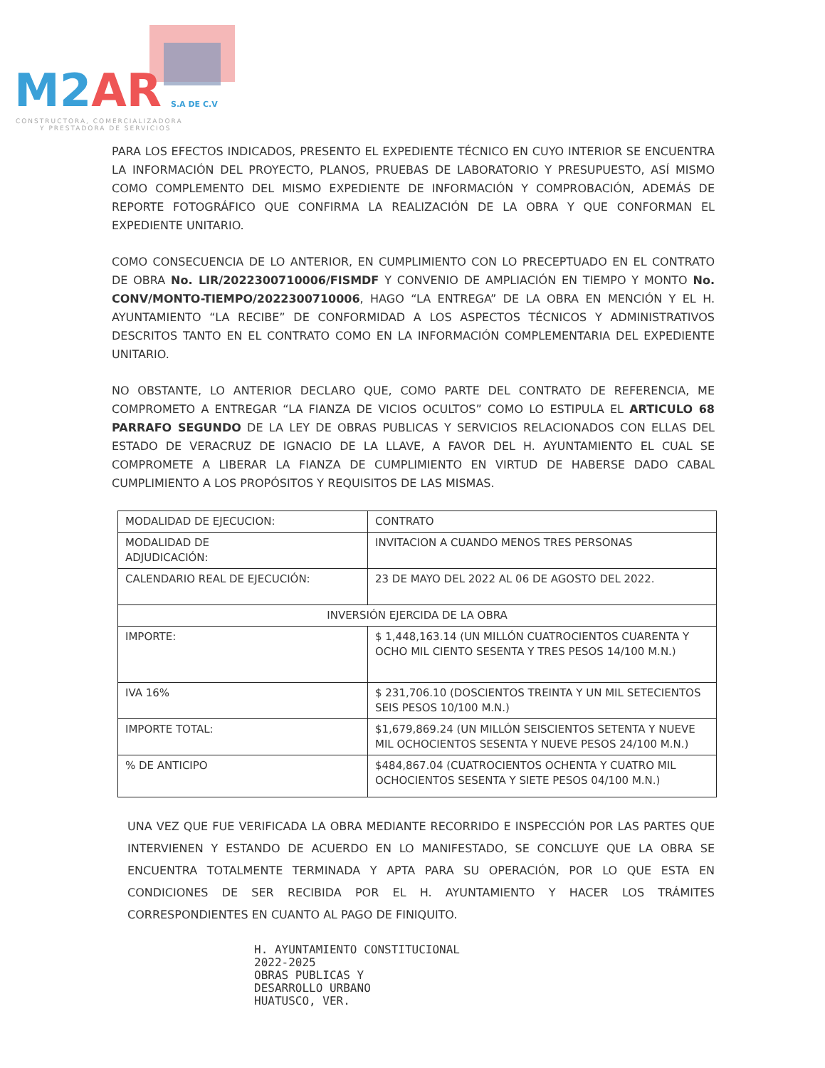M2AR S.A DE C.V
CONSTRUCTORA, COMERCIALIZADORA
Y PRESTADORA DE SERVICIOS
PARA LOS EFECTOS INDICADOS, PRESENTO EL EXPEDIENTE TÉCNICO EN CUYO INTERIOR SE ENCUENTRA LA INFORMACIÓN DEL PROYECTO, PLANOS, PRUEBAS DE LABORATORIO Y PRESUPUESTO, ASÍ MISMO COMO COMPLEMENTO DEL MISMO EXPEDIENTE DE INFORMACIÓN Y COMPROBACIÓN, ADEMÁS DE REPORTE FOTOGRÁFICO QUE CONFIRMA LA REALIZACIÓN DE LA OBRA Y QUE CONFORMAN EL EXPEDIENTE UNITARIO.
COMO CONSECUENCIA DE LO ANTERIOR, EN CUMPLIMIENTO CON LO PRECEPTUADO EN EL CONTRATO DE OBRA No. LIR/2022300710006/FISMDF Y CONVENIO DE AMPLIACIÓN EN TIEMPO Y MONTO No. CONV/MONTO-TIEMPO/2022300710006, HAGO “LA ENTREGA” DE LA OBRA EN MENCIÓN Y EL H. AYUNTAMIENTO “LA RECIBE” DE CONFORMIDAD A LOS ASPECTOS TÉCNICOS Y ADMINISTRATIVOS DESCRITOS TANTO EN EL CONTRATO COMO EN LA INFORMACIÓN COMPLEMENTARIA DEL EXPEDIENTE UNITARIO.
NO OBSTANTE, LO ANTERIOR DECLARO QUE, COMO PARTE DEL CONTRATO DE REFERENCIA, ME COMPROMETO A ENTREGAR “LA FIANZA DE VICIOS OCULTOS” COMO LO ESTIPULA EL ARTICULO 68 PARRAFO SEGUNDO DE LA LEY DE OBRAS PUBLICAS Y SERVICIOS RELACIONADOS CON ELLAS DEL ESTADO DE VERACRUZ DE IGNACIO DE LA LLAVE, A FAVOR DEL H. AYUNTAMIENTO EL CUAL SE COMPROMETE A LIBERAR LA FIANZA DE CUMPLIMIENTO EN VIRTUD DE HABERSE DADO CABAL CUMPLIMIENTO A LOS PROPÓSITOS Y REQUISITOS DE LAS MISMAS.
| MODALIDAD DE EJECUCION: | CONTRATO |
| MODALIDAD DE ADJUDICACIÓN: | INVITACION A CUANDO MENOS TRES PERSONAS |
| CALENDARIO REAL DE EJECUCIÓN: | 23 DE MAYO DEL 2022 AL 06 DE AGOSTO DEL 2022. |
| INVERSIÓN EJERCIDA DE LA OBRA | |
| IMPORTE: | $ 1,448,163.14 (UN MILLÓN CUATROCIENTOS CUARENTA Y OCHO MIL CIENTO SESENTA Y TRES PESOS 14/100 M.N.) |
| IVA 16% | $ 231,706.10 (DOSCIENTOS TREINTA Y UN MIL SETECIENTOS SEIS PESOS 10/100 M.N.) |
| IMPORTE TOTAL: | $1,679,869.24 (UN MILLÓN SEISCIENTOS SETENTA Y NUEVE MIL OCHOCIENTOS SESENTA Y NUEVE PESOS 24/100 M.N.) |
| % DE ANTICIPO | $484,867.04 (CUATROCIENTOS OCHENTA Y CUATRO MIL OCHOCIENTOS SESENTA Y SIETE PESOS 04/100 M.N.) |
UNA VEZ QUE FUE VERIFICADA LA OBRA MEDIANTE RECORRIDO E INSPECCIÓN POR LAS PARTES QUE INTERVIENEN Y ESTANDO DE ACUERDO EN LO MANIFESTADO, SE CONCLUYE QUE LA OBRA SE ENCUENTRA TOTALMENTE TERMINADA Y APTA PARA SU OPERACIÓN, POR LO QUE ESTA EN CONDICIONES DE SER RECIBIDA POR EL H. AYUNTAMIENTO Y HACER LOS TRÁMITES CORRESPONDIENTES EN CUANTO AL PAGO DE FINIQUITO.
H. AYUNTAMIENTO CONSTITUCIONAL
2022-2025
OBRAS PUBLICAS Y
DESARROLLO URBANO
HUATUSCO, VER.